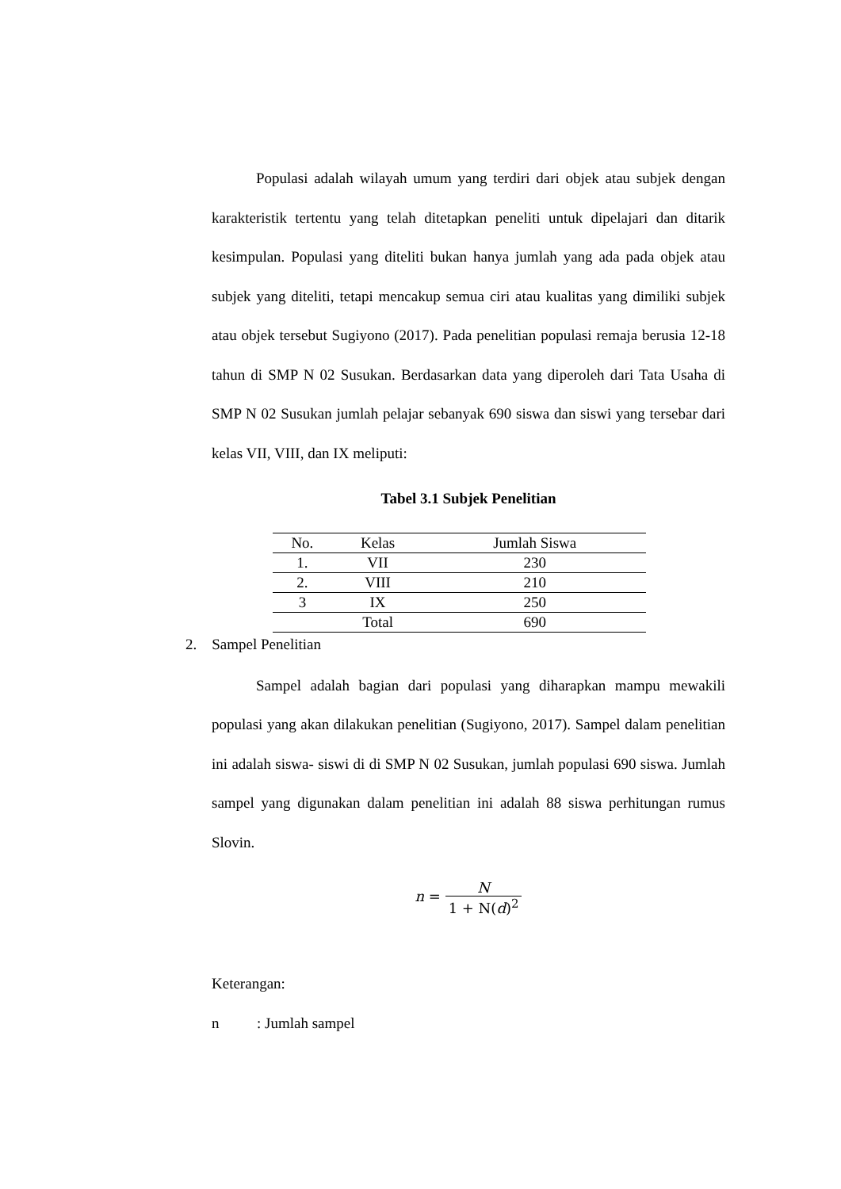Populasi adalah wilayah umum yang terdiri dari objek atau subjek dengan karakteristik tertentu yang telah ditetapkan peneliti untuk dipelajari dan ditarik kesimpulan. Populasi yang diteliti bukan hanya jumlah yang ada pada objek atau subjek yang diteliti, tetapi mencakup semua ciri atau kualitas yang dimiliki subjek atau objek tersebut Sugiyono (2017). Pada penelitian populasi remaja berusia 12-18 tahun di SMP N 02 Susukan. Berdasarkan data yang diperoleh dari Tata Usaha di SMP N 02 Susukan jumlah pelajar sebanyak 690 siswa dan siswi yang tersebar dari kelas VII, VIII, dan IX meliputi:
Tabel 3.1 Subjek Penelitian
| No. | Kelas | Jumlah Siswa |
| --- | --- | --- |
| 1. | VII | 230 |
| 2. | VIII | 210 |
| 3 | IX | 250 |
| | Total | 690 |
2. Sampel Penelitian
Sampel adalah bagian dari populasi yang diharapkan mampu mewakili populasi yang akan dilakukan penelitian (Sugiyono, 2017). Sampel dalam penelitian ini adalah siswa- siswi di di SMP N 02 Susukan, jumlah populasi 690 siswa. Jumlah sampel yang digunakan dalam penelitian ini adalah 88 siswa perhitungan rumus Slovin.
n = N 1 + N(d)<sup>2</sup>
Keterangan:
n : Jumlah sampel